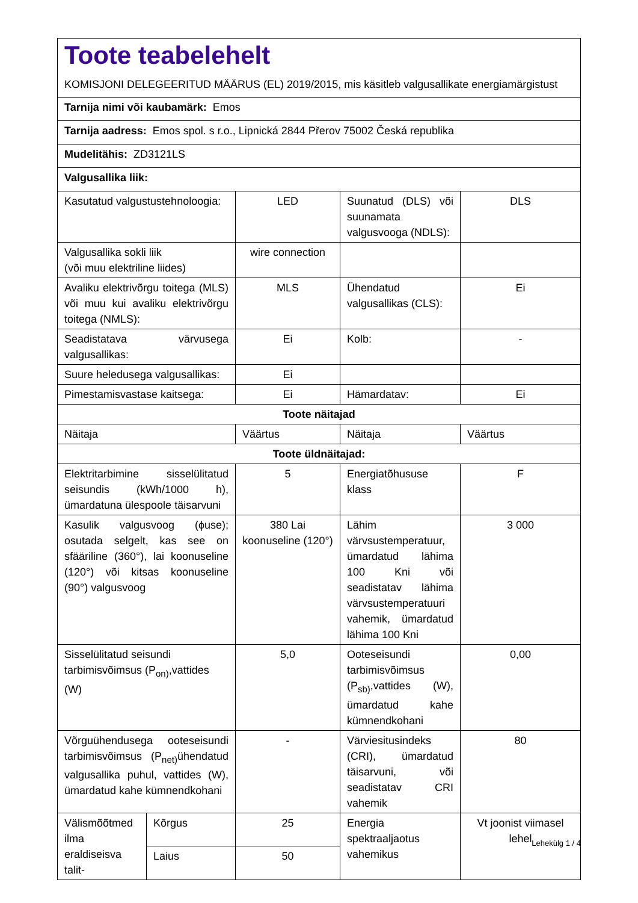Toote teabelehelt
KOMISJONI DELEGEERITUD MÄÄRUS (EL) 2019/2015, mis käsitleb valgusallikate energiamärgistust
| Tarnija nimi või kaubamärk: Emos | | | | |
| Tarnija aadress: Emos spol. s r.o., Lipnická 2844 Přerov 75002 Česká republika | | | | |
| Mudelitähis: ZD3121LS | | | | |
| Valgusallika liik: | | | | |
| Kasutatud valgustustehnoloogia: | | LED | Suunatud (DLS) või suunamata valgusvooga (NDLS): | DLS |
| Valgusallika sokli liik (või muu elektriline liides) | | wire connection | | |
| Avaliku elektrivõrgu toitega (MLS) või muu kui avaliku elektrivõrgu toitega (NMLS): | | MLS | Ühendatud valgusallikas (CLS): | Ei |
| Seadistatava värvusega valgusallikas: | | Ei | Kolb: | - |
| Suure heledusega valgusallikas: | | Ei | | |
| Pimestamisvastase kaitsega: | | Ei | Hämardatav: | Ei |
| Toote näitajad | | | | |
| Näitaja | | Väärtus | Näitaja | Väärtus |
| Toote üldnäitajad: | | | | |
| Elektritarbimine sisselülitatud seisundis (kWh/1000 h), ümardatuna ülespoole täisarvuni | | 5 | Energiatõhususe klass | F |
| Kasulik valgusvoog (ϕuse); osutada selgelt, kas see on sfääriline (360°), lai koonuseline (120°) või kitsas koonuseline (90°) valgusvoog | | 380 Lai koonuseline (120°) | Lähim värvsustemperatuur, ümardatud lähima 100 Kni või seadistatav lähima värvsustemperatuuri vahemik, ümardatud lähima 100 Kni | 3 000 |
| Sisselülitatud seisundi tarbimisvõimsus (P<sub>on)</sub>,vattides (W) | | 5,0 | Ooteseisundi tarbimisvõimsus (P<sub>sb)</sub>,vattides (W), ümardatud kahe kümnendkohani | 0,00 |
| Võrguühendusega ooteseisundi tarbimisvõimsus (P<sub>net)</sub>ühendatud valgusallika puhul, vattides (W), ümardatud kahe kümnendkohani | | - | Värviesitusindeks (CRI), ümardatud täisarvuni, või seadistatav CRI vahemik | 80 |
| Välismõõtmed ilma eraldiseisva talit- | Kõrgus | 25 | Energia spektraaljaotus vahemikus | Vt joonist viimasel lehel |
| | Laius | 50 | | |
Lehekülg 1 / 4